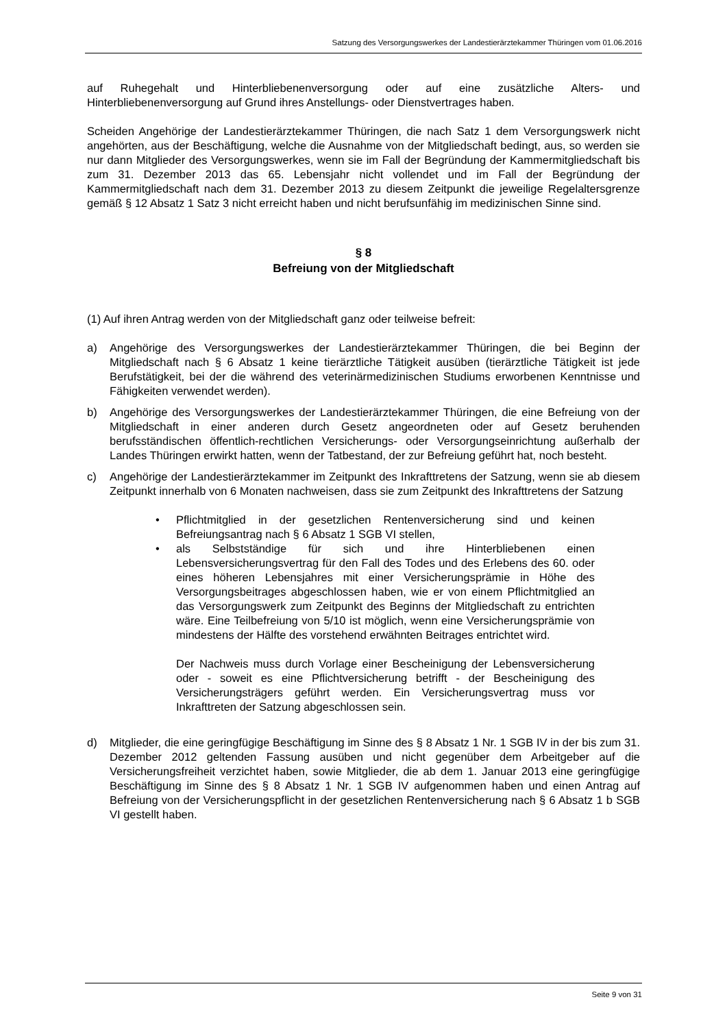Satzung des Versorgungswerkes der Landestierärztekammer Thüringen vom 01.06.2016
auf Ruhegehalt und Hinterbliebenenversorgung oder auf eine zusätzliche Alters- und Hinterbliebenenversorgung auf Grund ihres Anstellungs- oder Dienstvertrages haben.
Scheiden Angehörige der Landestierärztekammer Thüringen, die nach Satz 1 dem Versorgungswerk nicht angehörten, aus der Beschäftigung, welche die Ausnahme von der Mitgliedschaft bedingt, aus, so werden sie nur dann Mitglieder des Versorgungswerkes, wenn sie im Fall der Begründung der Kammermitgliedschaft bis zum 31. Dezember 2013 das 65. Lebensjahr nicht vollendet und im Fall der Begründung der Kammermitgliedschaft nach dem 31. Dezember 2013 zu diesem Zeitpunkt die jeweilige Regelaltersgrenze gemäß § 12 Absatz 1 Satz 3 nicht erreicht haben und nicht berufsunfähig im medizinischen Sinne sind.
§ 8
Befreiung von der Mitgliedschaft
(1) Auf ihren Antrag werden von der Mitgliedschaft ganz oder teilweise befreit:
a) Angehörige des Versorgungswerkes der Landestierärztekammer Thüringen, die bei Beginn der Mitgliedschaft nach § 6 Absatz 1 keine tierärztliche Tätigkeit ausüben (tierärztliche Tätigkeit ist jede Berufstätigkeit, bei der die während des veterinärmedizinischen Studiums erworbenen Kenntnisse und Fähigkeiten verwendet werden).
b) Angehörige des Versorgungswerkes der Landestierärztekammer Thüringen, die eine Befreiung von der Mitgliedschaft in einer anderen durch Gesetz angeordneten oder auf Gesetz beruhenden berufsständischen öffentlich-rechtlichen Versicherungs- oder Versorgungseinrichtung außerhalb der Landes Thüringen erwirkt hatten, wenn der Tatbestand, der zur Befreiung geführt hat, noch besteht.
c) Angehörige der Landestierärztekammer im Zeitpunkt des Inkrafttretens der Satzung, wenn sie ab diesem Zeitpunkt innerhalb von 6 Monaten nachweisen, dass sie zum Zeitpunkt des Inkrafttretens der Satzung
• Pflichtmitglied in der gesetzlichen Rentenversicherung sind und keinen Befreiungsantrag nach § 6 Absatz 1 SGB VI stellen,
• als Selbstständige für sich und ihre Hinterbliebenen einen Lebensversicherungsvertrag für den Fall des Todes und des Erlebens des 60. oder eines höheren Lebensjahres mit einer Versicherungsprämie in Höhe des Versorgungsbeitrages abgeschlossen haben, wie er von einem Pflichtmitglied an das Versorgungswerk zum Zeitpunkt des Beginns der Mitgliedschaft zu entrichten wäre. Eine Teilbefreiung von 5/10 ist möglich, wenn eine Versicherungsprämie von mindestens der Hälfte des vorstehend erwähnten Beitrages entrichtet wird.
Der Nachweis muss durch Vorlage einer Bescheinigung der Lebensversicherung oder - soweit es eine Pflichtversicherung betrifft - der Bescheinigung des Versicherungsträgers geführt werden. Ein Versicherungsvertrag muss vor Inkrafttreten der Satzung abgeschlossen sein.
d) Mitglieder, die eine geringfügige Beschäftigung im Sinne des § 8 Absatz 1 Nr. 1 SGB IV in der bis zum 31. Dezember 2012 geltenden Fassung ausüben und nicht gegenüber dem Arbeitgeber auf die Versicherungsfreiheit verzichtet haben, sowie Mitglieder, die ab dem 1. Januar 2013 eine geringfügige Beschäftigung im Sinne des § 8 Absatz 1 Nr. 1 SGB IV aufgenommen haben und einen Antrag auf Befreiung von der Versicherungspflicht in der gesetzlichen Rentenversicherung nach § 6 Absatz 1 b SGB VI gestellt haben.
Seite 9 von 31